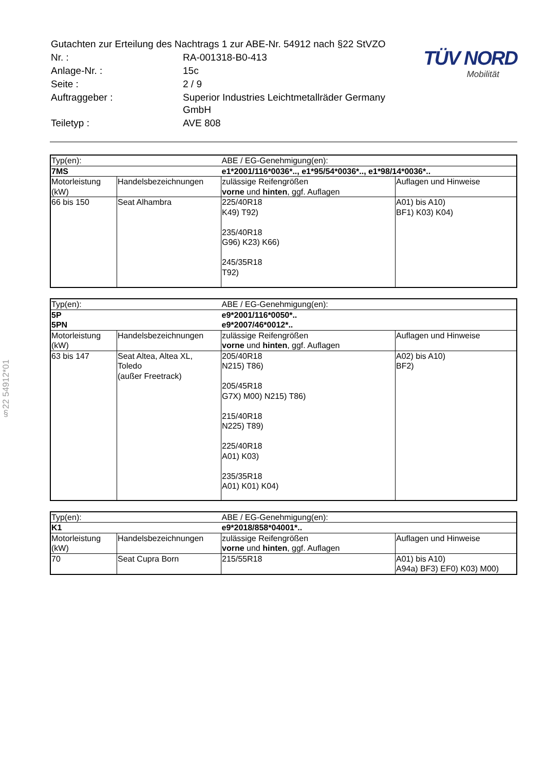§22 54912*01
| Gutachten zur Erteilung des Nachtrags 1 zur ABE-Nr. 54912 nach §22 StVZO | |
| Nr. : | RA-001318-B0-413 |
| Anlage-Nr. : | 15c |
| Seite : | 2 / 9 |
| Auftraggeber : | Superior Industries Leichtmetallräder Germany GmbH |
| Teiletyp : | AVE 808 |
TÜV NORD
Mobilität
| Typ(en): | | ABE / EG-Genehmigung(en): | |
| 7MS | | e1*2001/116*0036*.., e1*95/54*0036*.., e1*98/14*0036*.. | |
| Motorleistung (kW) | Handelsbezeichnungen | zulässige Reifengrößen vorne und hinten , ggf. Auflagen | Auflagen und Hinweise |
| 66 bis 150 | Seat Alhambra | 225/40R18 K49) T92) 235/40R18 G96) K23) K66) 245/35R18 T92) | A01) bis A10) BF1) K03) K04) |
| Typ(en): | | ABE / EG-Genehmigung(en): | |
| 5P 5PN | | e9*2001/116*0050*.. e9*2007/46*0012*.. | |
| Motorleistung (kW) | Handelsbezeichnungen | zulässige Reifengrößen vorne und hinten , ggf. Auflagen | Auflagen und Hinweise |
| 63 bis 147 | Seat Altea, Altea XL, Toledo (außer Freetrack) | 205/40R18 N215) T86) 205/45R18 G7X) M00) N215) T86) 215/40R18 N225) T89) 225/40R18 A01) K03) 235/35R18 A01) K01) K04) | A02) bis A10) BF2) |
| Typ(en): | | ABE / EG-Genehmigung(en): | |
| K1 | | e9*2018/858*04001*.. | |
| Motorleistung (kW) | Handelsbezeichnungen | zulässige Reifengrößen vorne und hinten , ggf. Auflagen | Auflagen und Hinweise |
| 70 | Seat Cupra Born | 215/55R18 | A01) bis A10) A94a) BF3) EF0) K03) M00) |